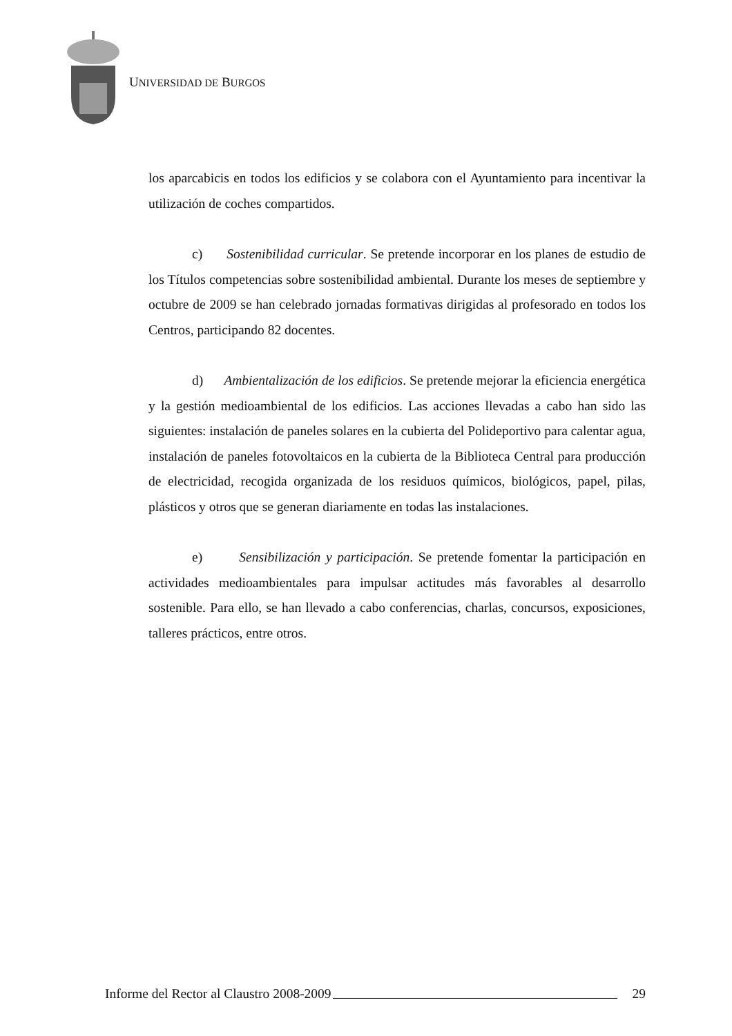UNIVERSIDAD DE BURGOS
los aparcabicis en todos los edificios y se colabora con el Ayuntamiento para incentivar la utilización de coches compartidos.
c) Sostenibilidad curricular. Se pretende incorporar en los planes de estudio de los Títulos competencias sobre sostenibilidad ambiental. Durante los meses de septiembre y octubre de 2009 se han celebrado jornadas formativas dirigidas al profesorado en todos los Centros, participando 82 docentes.
d) Ambientalización de los edificios. Se pretende mejorar la eficiencia energética y la gestión medioambiental de los edificios. Las acciones llevadas a cabo han sido las siguientes: instalación de paneles solares en la cubierta del Polideportivo para calentar agua, instalación de paneles fotovoltaicos en la cubierta de la Biblioteca Central para producción de electricidad, recogida organizada de los residuos químicos, biológicos, papel, pilas, plásticos y otros que se generan diariamente en todas las instalaciones.
e) Sensibilización y participación. Se pretende fomentar la participación en actividades medioambientales para impulsar actitudes más favorables al desarrollo sostenible. Para ello, se han llevado a cabo conferencias, charlas, concursos, exposiciones, talleres prácticos, entre otros.
Informe del Rector al Claustro 2008-2009 29